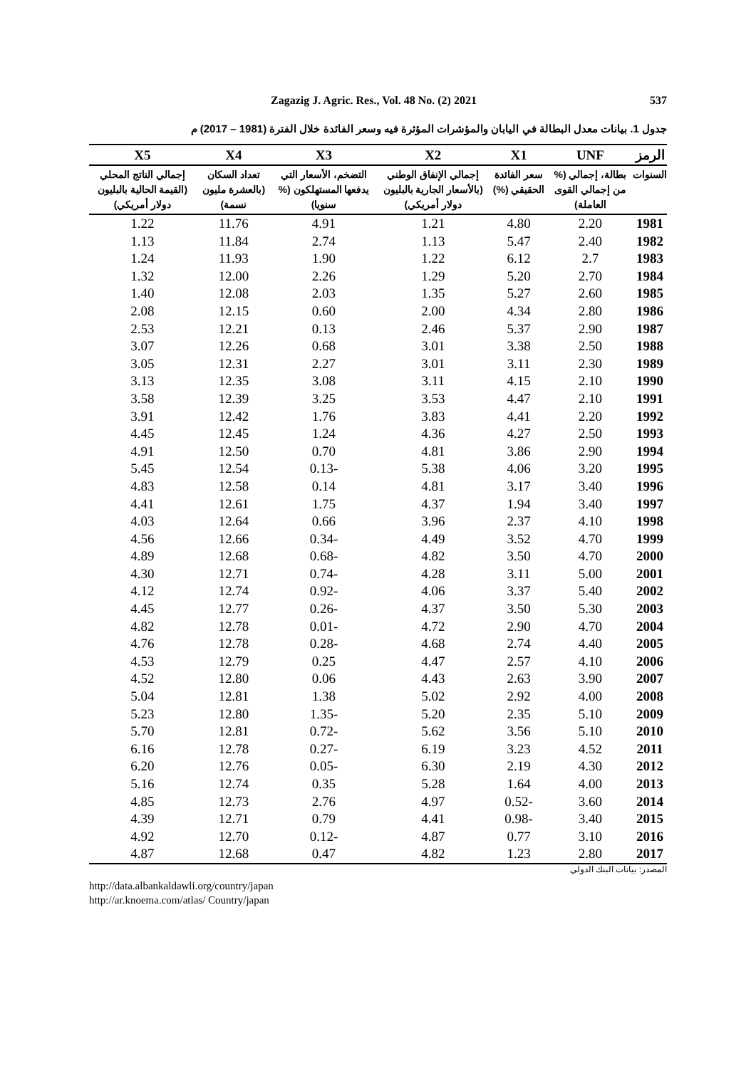Zagazig J. Agric. Res., Vol. 48 No. (2) 2021 537
جدول 1. بيانات معدل البطالة في اليابان والمؤشرات المؤثرة فيه وسعر الفائدة خلال الفترة (1981 – 2017) م
| الرمز | UNF | X1 | X2 | X3 | X4 | X5 |
| --- | --- | --- | --- | --- | --- | --- |
| السنوات | بطالة، إجمالي (% من إجمالي القوى العاملة) | سعر الفائدة الحقيقي (%) | إجمالي الإنفاق الوطني (بالأسعار الجارية بالبليون دولار أمريكي) | التضخم، الأسعار التي يدفعها المستهلكون (% سنويا) | تعداد السكان (بالعشرة مليون نسمة) | إجمالي الناتج المحلي (القيمة الحالية بالبليون دولار أمريكي) |
| 1981 | 2.20 | 4.80 | 1.21 | 4.91 | 11.76 | 1.22 |
| 1982 | 2.40 | 5.47 | 1.13 | 2.74 | 11.84 | 1.13 |
| 1983 | 2.7 | 6.12 | 1.22 | 1.90 | 11.93 | 1.24 |
| 1984 | 2.70 | 5.20 | 1.29 | 2.26 | 12.00 | 1.32 |
| 1985 | 2.60 | 5.27 | 1.35 | 2.03 | 12.08 | 1.40 |
| 1986 | 2.80 | 4.34 | 2.00 | 0.60 | 12.15 | 2.08 |
| 1987 | 2.90 | 5.37 | 2.46 | 0.13 | 12.21 | 2.53 |
| 1988 | 2.50 | 3.38 | 3.01 | 0.68 | 12.26 | 3.07 |
| 1989 | 2.30 | 3.11 | 3.01 | 2.27 | 12.31 | 3.05 |
| 1990 | 2.10 | 4.15 | 3.11 | 3.08 | 12.35 | 3.13 |
| 1991 | 2.10 | 4.47 | 3.53 | 3.25 | 12.39 | 3.58 |
| 1992 | 2.20 | 4.41 | 3.83 | 1.76 | 12.42 | 3.91 |
| 1993 | 2.50 | 4.27 | 4.36 | 1.24 | 12.45 | 4.45 |
| 1994 | 2.90 | 3.86 | 4.81 | 0.70 | 12.50 | 4.91 |
| 1995 | 3.20 | 4.06 | 5.38 | -0.13 | 12.54 | 5.45 |
| 1996 | 3.40 | 3.17 | 4.81 | 0.14 | 12.58 | 4.83 |
| 1997 | 3.40 | 1.94 | 4.37 | 1.75 | 12.61 | 4.41 |
| 1998 | 4.10 | 2.37 | 3.96 | 0.66 | 12.64 | 4.03 |
| 1999 | 4.70 | 3.52 | 4.49 | -0.34 | 12.66 | 4.56 |
| 2000 | 4.70 | 3.50 | 4.82 | -0.68 | 12.68 | 4.89 |
| 2001 | 5.00 | 3.11 | 4.28 | -0.74 | 12.71 | 4.30 |
| 2002 | 5.40 | 3.37 | 4.06 | -0.92 | 12.74 | 4.12 |
| 2003 | 5.30 | 3.50 | 4.37 | -0.26 | 12.77 | 4.45 |
| 2004 | 4.70 | 2.90 | 4.72 | -0.01 | 12.78 | 4.82 |
| 2005 | 4.40 | 2.74 | 4.68 | -0.28 | 12.78 | 4.76 |
| 2006 | 4.10 | 2.57 | 4.47 | 0.25 | 12.79 | 4.53 |
| 2007 | 3.90 | 2.63 | 4.43 | 0.06 | 12.80 | 4.52 |
| 2008 | 4.00 | 2.92 | 5.02 | 1.38 | 12.81 | 5.04 |
| 2009 | 5.10 | 2.35 | 5.20 | -1.35 | 12.80 | 5.23 |
| 2010 | 5.10 | 3.56 | 5.62 | -0.72 | 12.81 | 5.70 |
| 2011 | 4.52 | 3.23 | 6.19 | -0.27 | 12.78 | 6.16 |
| 2012 | 4.30 | 2.19 | 6.30 | -0.05 | 12.76 | 6.20 |
| 2013 | 4.00 | 1.64 | 5.28 | 0.35 | 12.74 | 5.16 |
| 2014 | 3.60 | -0.52 | 4.97 | 2.76 | 12.73 | 4.85 |
| 2015 | 3.40 | -0.98 | 4.41 | 0.79 | 12.71 | 4.39 |
| 2016 | 3.10 | 0.77 | 4.87 | -0.12 | 12.70 | 4.92 |
| 2017 | 2.80 | 1.23 | 4.82 | 0.47 | 12.68 | 4.87 |
المصدر: بيانات البنك الدولي
http://data.albankaldawli.org/country/japan
http://ar.knoema.com/atlas/ Country/japan